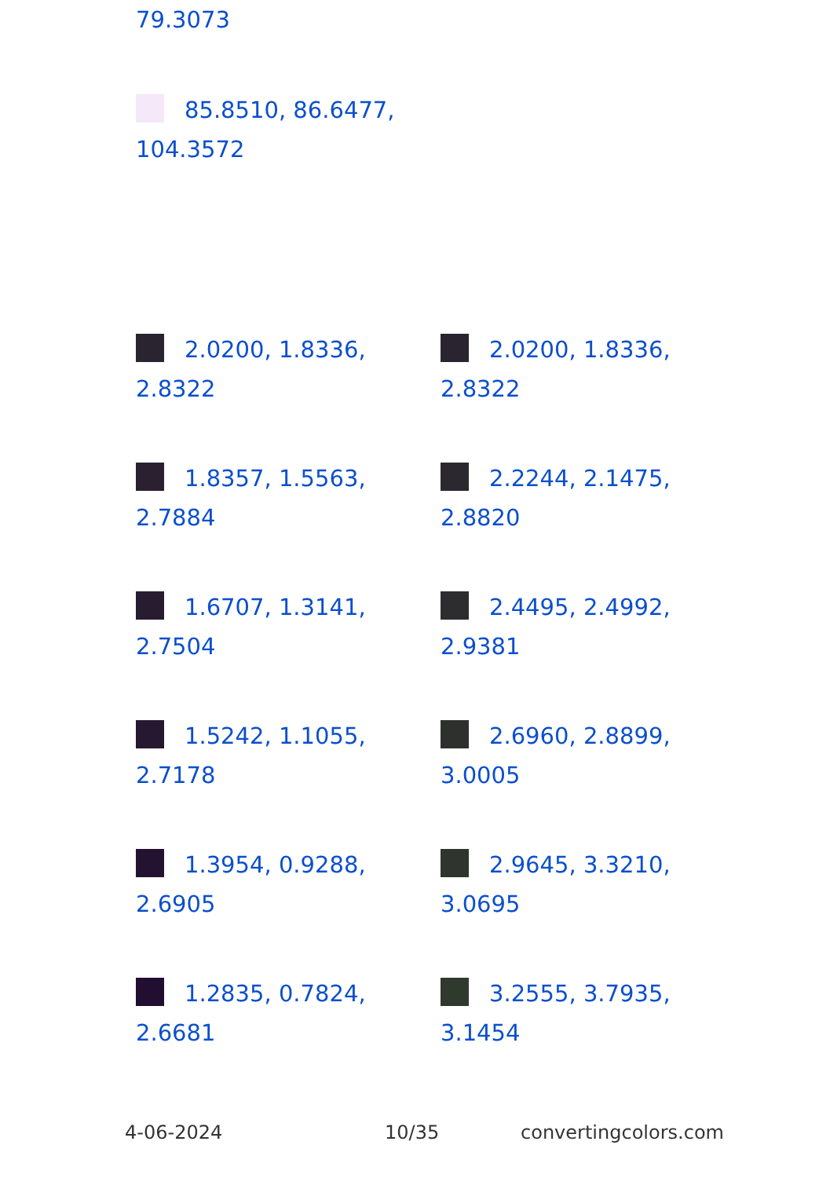79.3073
85.8510, 86.6477, 104.3572
2.0200, 1.8336, 2.8322
2.0200, 1.8336, 2.8322
1.8357, 1.5563, 2.7884
2.2244, 2.1475, 2.8820
1.6707, 1.3141, 2.7504
2.4495, 2.4992, 2.9381
1.5242, 1.1055, 2.7178
2.6960, 2.8899, 3.0005
1.3954, 0.9288, 2.6905
2.9645, 3.3210, 3.0695
1.2835, 0.7824, 2.6681
3.2555, 3.7935, 3.1454
4-06-2024 10/35 convertingcolors.com